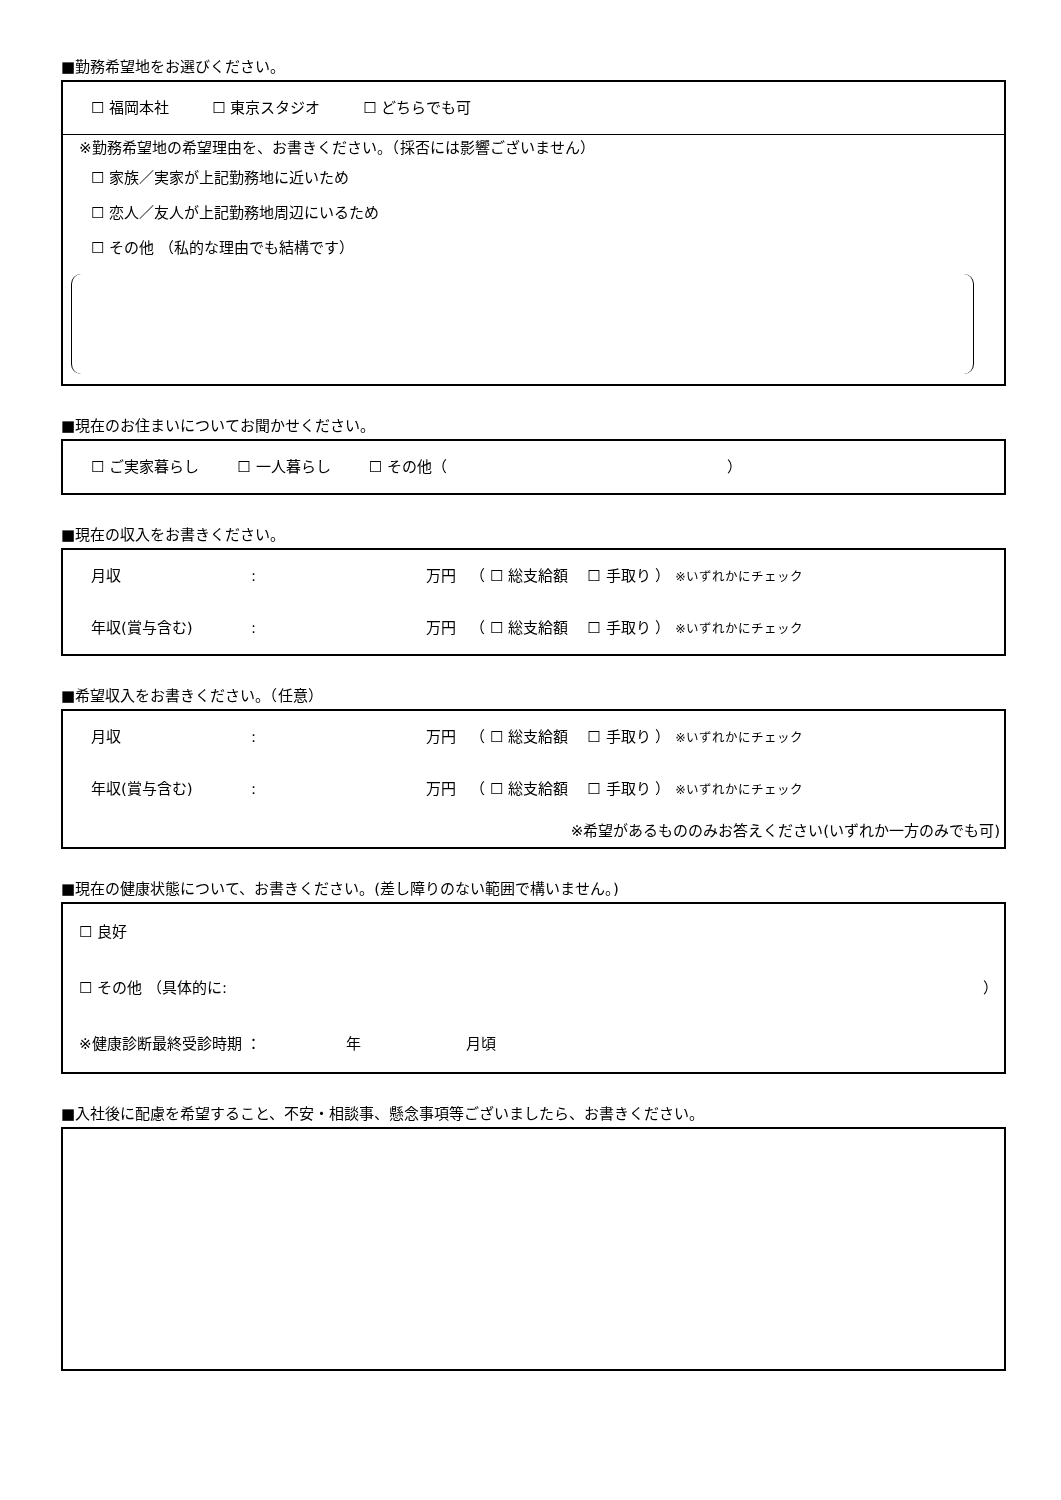■勤務希望地をお選びください。
☐ 福岡本社 ☐ 東京スタジオ ☐ どちらでも可
※勤務希望地の希望理由を、お書きください。（採否には影響ございません）
☐ 家族／実家が上記勤務地に近いため
☐ 恋人／友人が上記勤務地周辺にいるため
☐ その他 （私的な理由でも結構です）
■現在のお住まいについてお聞かせください。
☐ ご実家暮らし ☐ 一人暮らし ☐ その他（ ）
■現在の収入をお書きください。
月収: 万円 （ ☐ 総支給額 ☐ 手取り ） ※いずれかにチェック
年収(賞与含む): 万円 （ ☐ 総支給額 ☐ 手取り ） ※いずれかにチェック
■希望収入をお書きください。（任意）
月収: 万円 （ ☐ 総支給額 ☐ 手取り ） ※いずれかにチェック
年収(賞与含む): 万円 （ ☐ 総支給額 ☐ 手取り ） ※いずれかにチェック
※希望があるもののみお答えください(いずれか一方のみでも可)
■現在の健康状態について、お書きください。(差し障りのない範囲で構いません。)
☐ 良好
☐ その他 （具体的に: ）
※健康診断最終受診時期 ： 年 月頃
■入社後に配慮を希望すること、不安・相談事、懸念事項等ございましたら、お書きください。